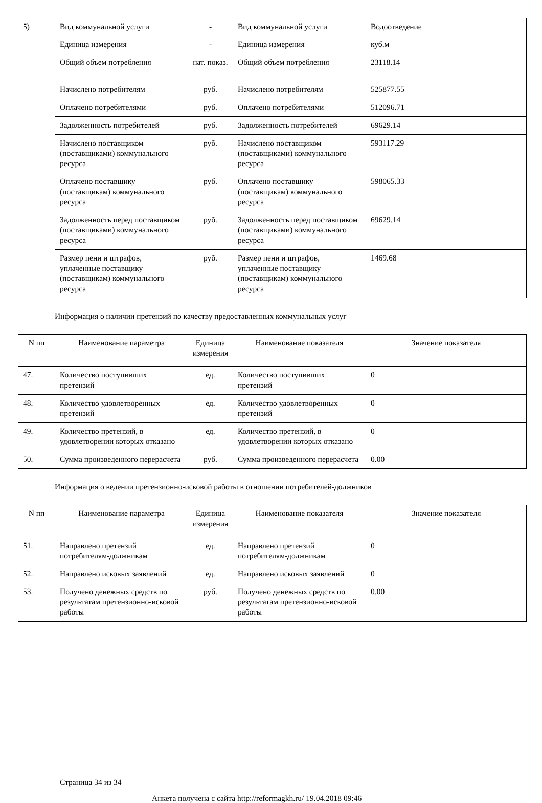| 5) | Вид коммунальной услуги | - | Вид коммунальной услуги | Водоотведение |
| | Единица измерения | - | Единица измерения | куб.м |
| | Общий объем потребления | нат. показ. | Общий объем потребления | 23118.14 |
| | Начислено потребителям | руб. | Начислено потребителям | 525877.55 |
| | Оплачено потребителями | руб. | Оплачено потребителями | 512096.71 |
| | Задолженность потребителей | руб. | Задолженность потребителей | 69629.14 |
| | Начислено поставщиком (поставщиками) коммунального ресурса | руб. | Начислено поставщиком (поставщиками) коммунального ресурса | 593117.29 |
| | Оплачено поставщику (поставщикам) коммунального ресурса | руб. | Оплачено поставщику (поставщикам) коммунального ресурса | 598065.33 |
| | Задолженность перед поставщиком (поставщиками) коммунального ресурса | руб. | Задолженность перед поставщиком (поставщиками) коммунального ресурса | 69629.14 |
| | Размер пени и штрафов, уплаченные поставщику (поставщикам) коммунального ресурса | руб. | Размер пени и штрафов, уплаченные поставщику (поставщикам) коммунального ресурса | 1469.68 |
Информация о наличии претензий по качеству предоставленных коммунальных услуг
| N пп | Наименование параметра | Единица измерения | Наименование показателя | Значение показателя |
| --- | --- | --- | --- | --- |
| 47. | Количество поступивших претензий | ед. | Количество поступивших претензий | 0 |
| 48. | Количество удовлетворенных претензий | ед. | Количество удовлетворенных претензий | 0 |
| 49. | Количество претензий, в удовлетворении которых отказано | ед. | Количество претензий, в удовлетворении которых отказано | 0 |
| 50. | Сумма произведенного перерасчета | руб. | Сумма произведенного перерасчета | 0.00 |
Информация о ведении претензионно-исковой работы в отношении потребителей-должников
| N пп | Наименование параметра | Единица измерения | Наименование показателя | Значение показателя |
| --- | --- | --- | --- | --- |
| 51. | Направлено претензий потребителям-должникам | ед. | Направлено претензий потребителям-должникам | 0 |
| 52. | Направлено исковых заявлений | ед. | Направлено исковых заявлений | 0 |
| 53. | Получено денежных средств по результатам претензионно-исковой работы | руб. | Получено денежных средств по результатам претензионно-исковой работы | 0.00 |
Страница 34 из 34
Анкета получена с сайта http://reformagkh.ru/ 19.04.2018 09:46